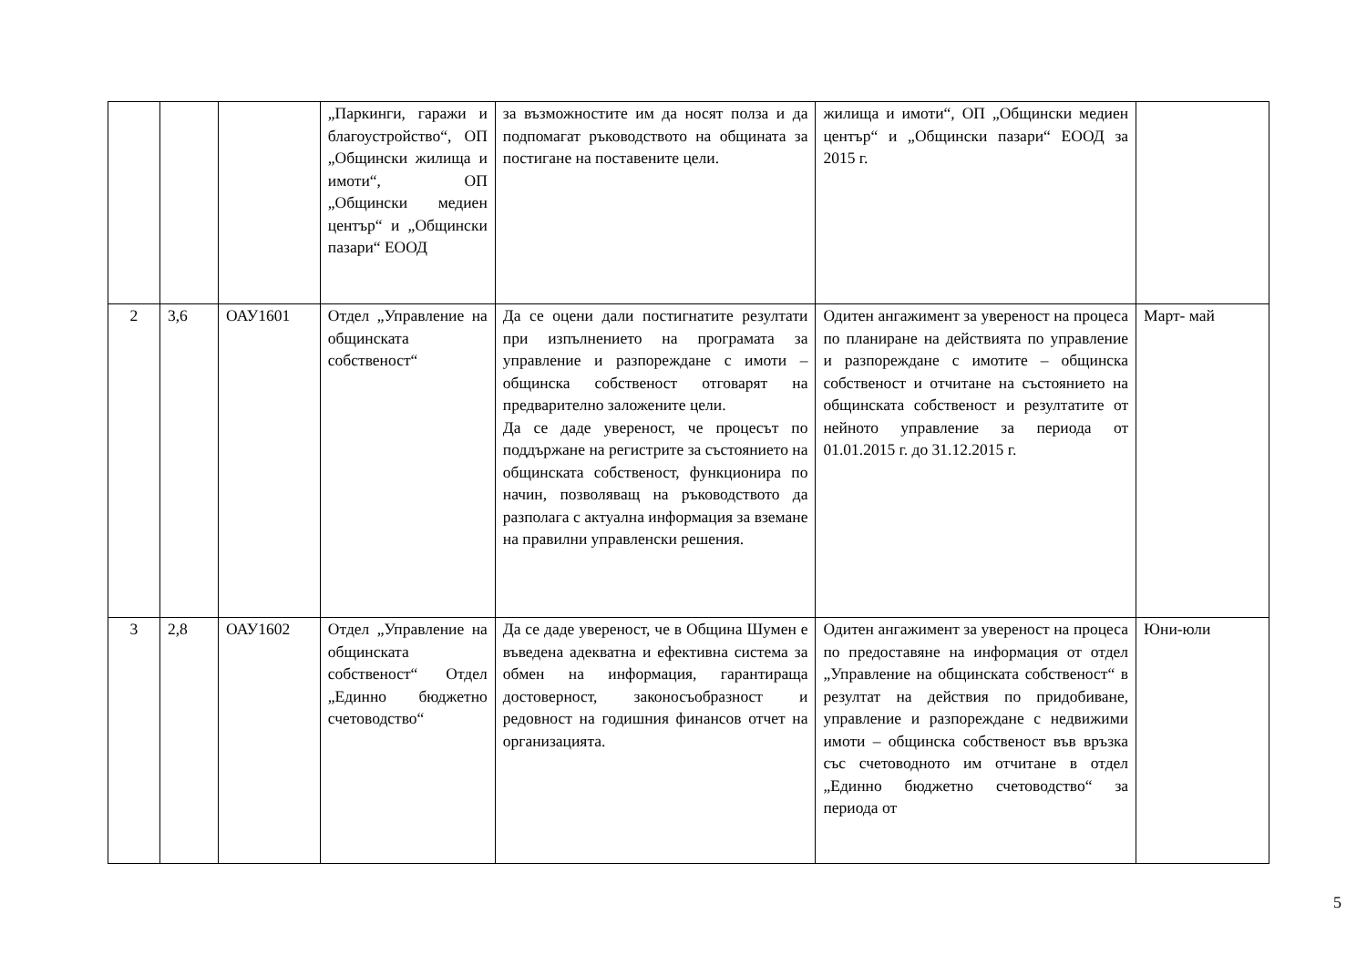| | | | „Паркинги, гаражи и благоустройство“, ОП „Общински жилища и имоти“, ОП „Общински медиен център“ и „Общински пазари“ ЕООД | за възможностите им да носят полза и да подпомагат ръководството на общината за постигане на поставените цели. | жилища и имоти“, ОП „Общински медиен център“ и „Общински пазари“ ЕООД за 2015 г. | |
| 2 | 3,6 | ОАУ1601 | Отдел „Управление на общинската собственост“ | Да се оцени дали постигнатите резултати при изпълнението на програмата за управление и разпореждане с имоти – общинска собственост отговарят на предварително заложените цели. Да се даде увереност, че процесът по поддържане на регистрите за състоянието на общинската собственост, функционира по начин, позволяващ на ръководството да разполага с актуална информация за вземане на правилни управленски решения. | Одитен ангажимент за увереност на процеса по планиране на действията по управление и разпореждане с имотите – общинска собственост и отчитане на състоянието на общинската собственост и резултатите от нейното управление за периода от 01.01.2015 г. до 31.12.2015 г. | Март- май |
| 3 | 2,8 | ОАУ1602 | Отдел „Управление на общинската собственост“ Отдел „Единно бюджетно счетоводство“ | Да се даде увереност, че в Община Шумен е въведена адекватна и ефективна система за обмен на информация, гарантираща достоверност, законосъобразност и редовност на годишния финансов отчет на организацията. | Одитен ангажимент за увереност на процеса по предоставяне на информация от отдел „Управление на общинската собственост“ в резултат на действия по придобиване, управление и разпореждане с недвижими имоти – общинска собственост във връзка със счетоводното им отчитане в отдел „Единно бюджетно счетоводство“ за периода от | Юни-юли |
5